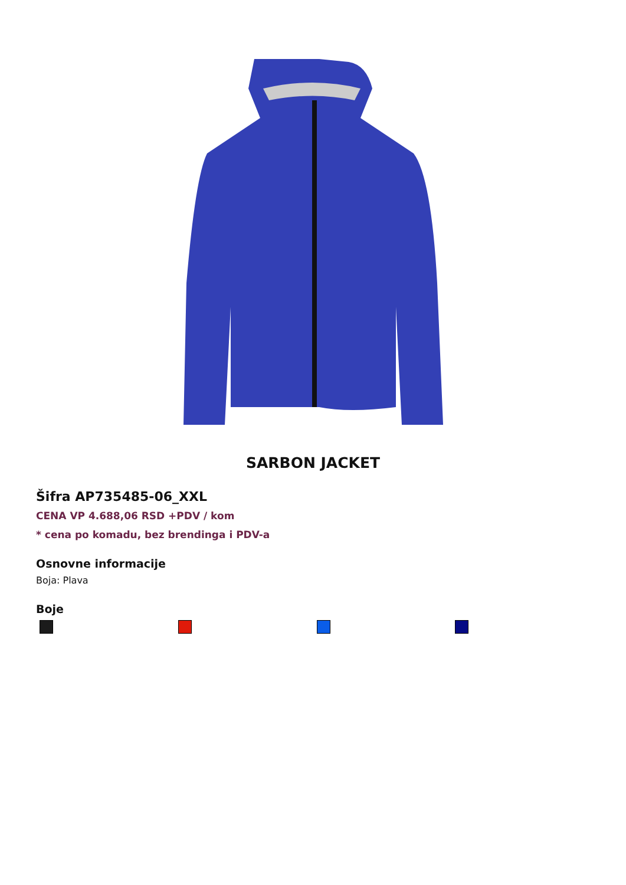SARBON JACKET
Šifra AP735485-06_XXL
CENA VP 4.688,06 RSD +PDV / kom
* cena po komadu, bez brendinga i PDV-a
Osnovne informacije
Boja: Plava
Boje